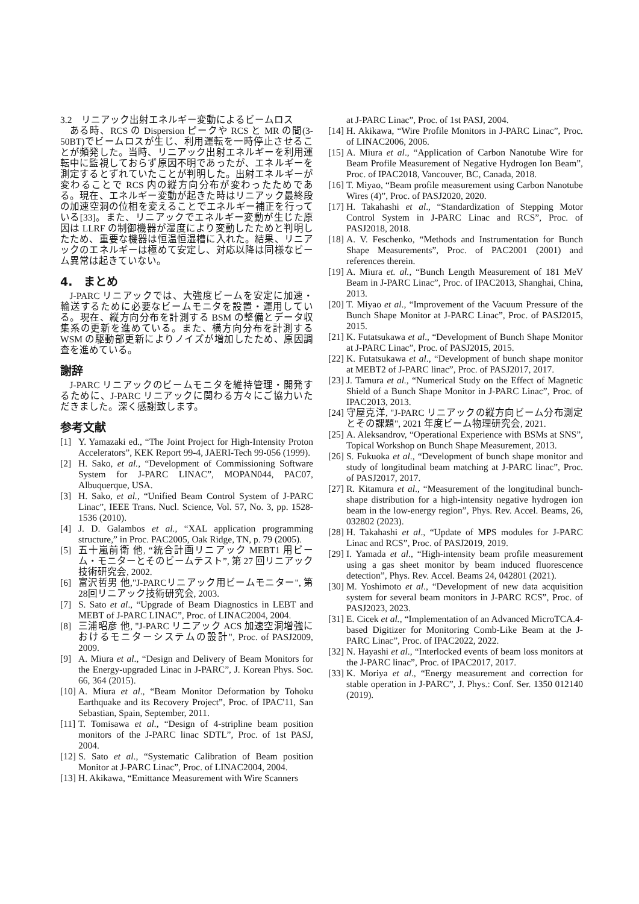3.2　リニアック出射エネルギー変動によるビームロス
ある時、RCS の Dispersion ピークや RCS と MR の間(3-50BT)でビームロスが生じ、利用運転を一時停止させることが頻発した。当時、リニアック出射エネルギーを利用運転中に監視しておらず原因不明であったが、エネルギーを測定するとずれていたことが判明した。出射エネルギーが変わることで RCS 内の縦方向分布が変わったためである。現在、エネルギー変動が起きた時はリニアック最終段の加速空洞の位相を変えることでエネルギー補正を行っている[33]。また、リニアックでエネルギー変動が生じた原因は LLRF の制御機器が湿度により変動したためと判明したため、重要な機器は恒温恒湿槽に入れた。結果、リニアックのエネルギーは極めて安定し、対応以降は同様なビーム異常は起きていない。
4.　まとめ
J-PARC リニアックでは、大強度ビームを安定に加速・輸送するために必要なビームモニタを設置・運用している。現在、縦方向分布を計測する BSM の整備とデータ収集系の更新を進めている。また、横方向分布を計測する WSM の駆動部更新によりノイズが増加したため、原因調査を進めている。
謝辞
J-PARC リニアックのビームモニタを維持管理・開発するために、J-PARC リニアックに関わる方々にご協力いただきました。深く感謝致します。
参考文献
[1] Y. Yamazaki ed., “The Joint Project for High-Intensity Proton Accelerators”, KEK Report 99-4, JAERI-Tech 99-056 (1999).
[2] H. Sako, et al., “Development of Commissioning Software System for J-PARC LINAC”, MOPAN044, PAC07, Albuquerque, USA.
[3] H. Sako, et al., “Unified Beam Control System of J-PARC Linac”, IEEE Trans. Nucl. Science, Vol. 57, No. 3, pp. 1528-1536 (2010).
[4] J. D. Galambos et al., “XAL application programming structure,” in Proc. PAC2005, Oak Ridge, TN, p. 79 (2005).
[5] 五十嵐前衛 他, “統合計画リニアック MEBT1 用ビーム・モニターとそのビームテスト”, 第 27 回リニアック技術研究会, 2002.
[6] 富沢哲男 他,"J-PARCリニアック用ビームモニター", 第28回リニアック技術研究会, 2003.
[7] S. Sato et al., “Upgrade of Beam Diagnostics in LEBT and MEBT of J-PARC LINAC”, Proc. of LINAC2004, 2004.
[8] 三浦昭彦 他, "J-PARC リニアック ACS 加速空洞増強におけるモニターシステムの設計", Proc. of PASJ2009, 2009.
[9] A. Miura et al., “Design and Delivery of Beam Monitors for the Energy-upgraded Linac in J-PARC”, J. Korean Phys. Soc. 66, 364 (2015).
[10] A. Miura et al., “Beam Monitor Deformation by Tohoku Earthquake and its Recovery Project”, Proc. of IPAC'11, San Sebastian, Spain, September, 2011.
[11] T. Tomisawa et al., “Design of 4-stripline beam position monitors of the J-PARC linac SDTL”, Proc. of 1st PASJ, 2004.
[12] S. Sato et al., “Systematic Calibration of Beam position Monitor at J-PARC Linac”, Proc. of LINAC2004, 2004.
[13] H. Akikawa, “Emittance Measurement with Wire Scanners
at J-PARC Linac”, Proc. of 1st PASJ, 2004.
[14] H. Akikawa, “Wire Profile Monitors in J-PARC Linac”, Proc. of LINAC2006, 2006.
[15] A. Miura et al., “Application of Carbon Nanotube Wire for Beam Profile Measurement of Negative Hydrogen Ion Beam”, Proc. of IPAC2018, Vancouver, BC, Canada, 2018.
[16] T. Miyao, “Beam profile measurement using Carbon Nanotube Wires (4)”, Proc. of PASJ2020, 2020.
[17] H. Takahashi et al., “Standardization of Stepping Motor Control System in J-PARC Linac and RCS”, Proc. of PASJ2018, 2018.
[18] A. V. Feschenko, “Methods and Instrumentation for Bunch Shape Measurements”, Proc. of PAC2001 (2001) and references therein.
[19] A. Miura et. al., “Bunch Length Measurement of 181 MeV Beam in J-PARC Linac”, Proc. of IPAC2013, Shanghai, China, 2013.
[20] T. Miyao et al., “Improvement of the Vacuum Pressure of the Bunch Shape Monitor at J-PARC Linac”, Proc. of PASJ2015, 2015.
[21] K. Futatsukawa et al., “Development of Bunch Shape Monitor at J-PARC Linac”, Proc. of PASJ2015, 2015.
[22] K. Futatsukawa et al., “Development of bunch shape monitor at MEBT2 of J-PARC linac”, Proc. of PASJ2017, 2017.
[23] J. Tamura et al., “Numerical Study on the Effect of Magnetic Shield of a Bunch Shape Monitor in J-PARC Linac”, Proc. of IPAC2013, 2013.
[24] 守屋克洋, "J-PARC リニアックの縦方向ビーム分布測定とその課題", 2021 年度ビーム物理研究会, 2021.
[25] A. Aleksandrov, “Operational Experience with BSMs at SNS”, Topical Workshop on Bunch Shape Measurement, 2013.
[26] S. Fukuoka et al., “Development of bunch shape monitor and study of longitudinal beam matching at J-PARC linac”, Proc. of PASJ2017, 2017.
[27] R. Kitamura et al., “Measurement of the longitudinal bunch-shape distribution for a high-intensity negative hydrogen ion beam in the low-energy region”, Phys. Rev. Accel. Beams, 26, 032802 (2023).
[28] H. Takahashi et al., “Update of MPS modules for J-PARC Linac and RCS”, Proc. of PASJ2019, 2019.
[29] I. Yamada et al., “High-intensity beam profile measurement using a gas sheet monitor by beam induced fluorescence detection”, Phys. Rev. Accel. Beams 24, 042801 (2021).
[30] M. Yoshimoto et al., “Development of new data acquisition system for several beam monitors in J-PARC RCS”, Proc. of PASJ2023, 2023.
[31] E. Cicek et al., “Implementation of an Advanced MicroTCA.4-based Digitizer for Monitoring Comb-Like Beam at the J-PARC Linac”, Proc. of IPAC2022, 2022.
[32] N. Hayashi et al., “Interlocked events of beam loss monitors at the J-PARC linac”, Proc. of IPAC2017, 2017.
[33] K. Moriya et al., “Energy measurement and correction for stable operation in J-PARC”, J. Phys.: Conf. Ser. 1350 012140 (2019).